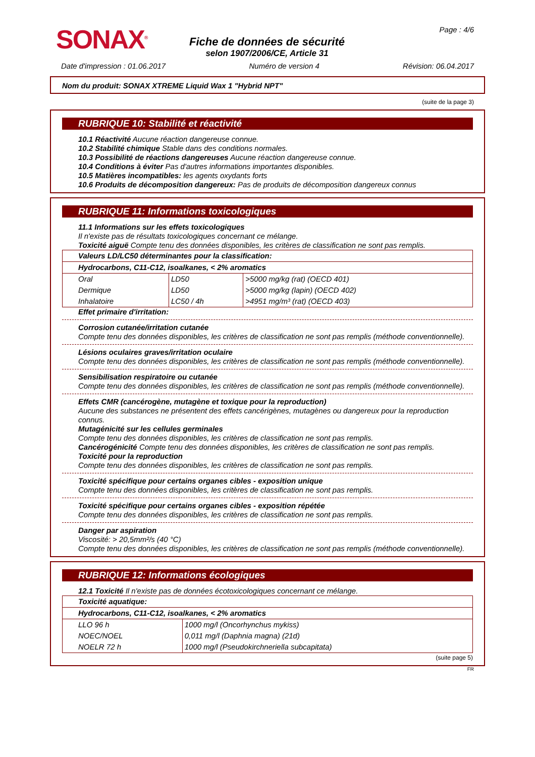SONAX<sup>®</sup>
Fiche de données de sécurité
selon 1907/2006/CE, Article 31
Page : 4/6
Date d'impression : 01.06.2017 Numéro de version 4 Révision: 06.04.2017
Nom du produit: SONAX XTREME Liquid Wax 1 "Hybrid NPT"
(suite de la page 3)
RUBRIQUE 10: Stabilité et réactivité
10.1 Réactivité Aucune réaction dangereuse connue.
10.2 Stabilité chimique Stable dans des conditions normales.
10.3 Possibilité de réactions dangereuses Aucune réaction dangereuse connue.
10.4 Conditions à éviter Pas d'autres informations importantes disponibles.
10.5 Matières incompatibles: les agents oxydants forts
10.6 Produits de décomposition dangereux: Pas de produits de décomposition dangereux connus
RUBRIQUE 11: Informations toxicologiques
11.1 Informations sur les effets toxicologiques
Il n'existe pas de résultats toxicologiques concernant ce mélange.
Toxicité aiguë Compte tenu des données disponibles, les critères de classification ne sont pas remplis.
| Valeurs LD/LC50 déterminantes pour la classification: | | |
| Hydrocarbons, C11-C12, isoalkanes, < 2% aromatics | | |
| Oral | LD50 | >5000 mg/kg (rat) (OECD 401) |
| Dermique | LD50 | >5000 mg/kg (lapin) (OECD 402) |
| Inhalatoire | LC50 / 4h | >4951 mg/m³ (rat) (OECD 403) |
Effet primaire d'irritation:
Corrosion cutanée/irritation cutanée
Compte tenu des données disponibles, les critères de classification ne sont pas remplis (méthode conventionnelle).
Lésions oculaires graves/irritation oculaire
Compte tenu des données disponibles, les critères de classification ne sont pas remplis (méthode conventionnelle).
Sensibilisation respiratoire ou cutanée
Compte tenu des données disponibles, les critères de classification ne sont pas remplis (méthode conventionnelle).
Effets CMR (cancérogène, mutagène et toxique pour la reproduction)
Aucune des substances ne présentent des effets cancérigènes, mutagènes ou dangereux pour la reproduction connus.
Mutagénicité sur les cellules germinales
Compte tenu des données disponibles, les critères de classification ne sont pas remplis.
Cancérogénicité Compte tenu des données disponibles, les critères de classification ne sont pas remplis.
Toxicité pour la reproduction
Compte tenu des données disponibles, les critères de classification ne sont pas remplis.
Toxicité spécifique pour certains organes cibles - exposition unique
Compte tenu des données disponibles, les critères de classification ne sont pas remplis.
Toxicité spécifique pour certains organes cibles - exposition répétée
Compte tenu des données disponibles, les critères de classification ne sont pas remplis.
Danger par aspiration
Viscosité: > 20,5mm²/s (40 °C)
Compte tenu des données disponibles, les critères de classification ne sont pas remplis (méthode conventionnelle).
RUBRIQUE 12: Informations écologiques
12.1 Toxicité Il n'existe pas de données écotoxicologiques concernant ce mélange.
| Toxicité aquatique: | |
| Hydrocarbons, C11-C12, isoalkanes, < 2% aromatics | |
| LLO 96 h | 1000 mg/l (Oncorhynchus mykiss) |
| NOEC/NOEL | 0,011 mg/l (Daphnia magna) (21d) |
| NOELR 72 h | 1000 mg/l (Pseudokirchneriella subcapitata) |
(suite page 5)
FR